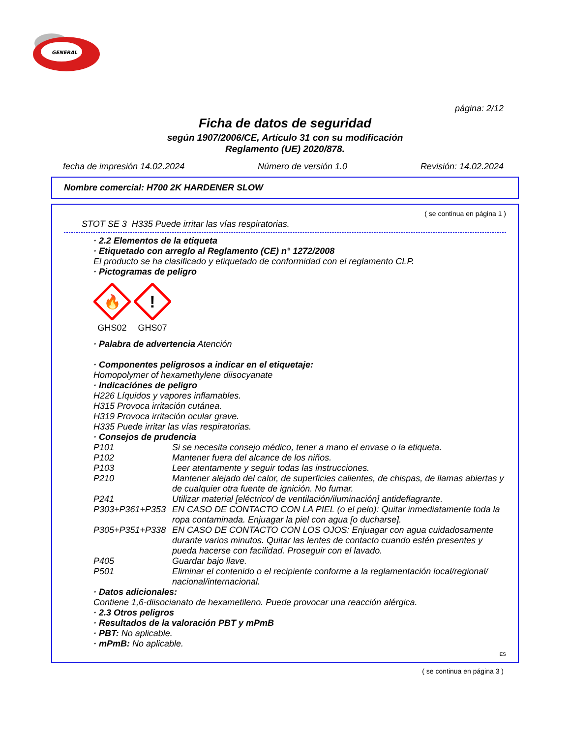GENERAL
página: 2/12
Ficha de datos de seguridad
según 1907/2006/CE, Artículo 31 con su modificación
Reglamento (UE) 2020/878.
fecha de impresión 14.02.2024 Número de versión 1.0 Revisión: 14.02.2024
Nombre comercial: H700 2K HARDENER SLOW
( se continua en página 1 )
STOT SE 3 H335 Puede irritar las vías respiratorias.
· 2.2 Elementos de la etiqueta
· Etiquetado con arreglo al Reglamento (CE) n° 1272/2008
El producto se ha clasificado y etiquetado de conformidad con el reglamento CLP.
· Pictogramas de peligro
🔥
GHS02
!
GHS07
· Palabra de advertencia Atención
· Componentes peligrosos a indicar en el etiquetaje:
Homopolymer of hexamethylene diisocyanate
· Indicaciónes de peligro
H226 Líquidos y vapores inflamables.
H315 Provoca irritación cutánea.
H319 Provoca irritación ocular grave.
H335 Puede irritar las vías respiratorias.
· Consejos de prudencia
P101 Si se necesita consejo médico, tener a mano el envase o la etiqueta.
P102 Mantener fuera del alcance de los niños.
P103 Leer atentamente y seguir todas las instrucciones.
P210 Mantener alejado del calor, de superficies calientes, de chispas, de llamas abiertas y de cualquier otra fuente de ignición. No fumar.
P241 Utilizar material [eléctrico/ de ventilación/iluminación] antideflagrante.
P303+P361+P353 EN CASO DE CONTACTO CON LA PIEL (o el pelo): Quitar inmediatamente toda la ropa contaminada. Enjuagar la piel con agua [o ducharse].
P305+P351+P338 EN CASO DE CONTACTO CON LOS OJOS: Enjuagar con agua cuidadosamente durante varios minutos. Quitar las lentes de contacto cuando estén presentes y pueda hacerse con facilidad. Proseguir con el lavado.
P405 Guardar bajo llave.
P501 Eliminar el contenido o el recipiente conforme a la reglamentación local/regional/ nacional/internacional.
· Datos adicionales:
Contiene 1,6-diisocianato de hexametileno. Puede provocar una reacción alérgica.
· 2.3 Otros peligros
· Resultados de la valoración PBT y mPmB
· PBT: No aplicable.
· mPmB: No aplicable.
ES
( se continua en página 3 )